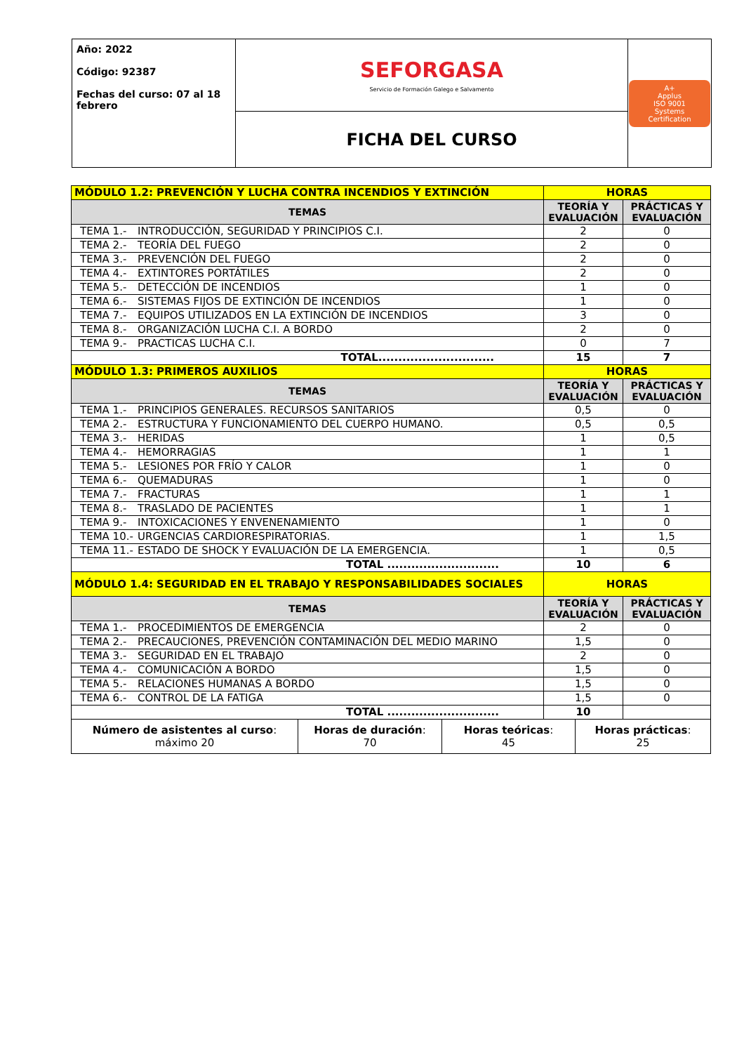| Año: 2022 Código: 92387 Fechas del curso: 07 al 18 febrero | SEFORGASA Servicio de Formación Galego e Salvamento | A+ Applus ISO 9001 Systems Certification |
| | FICHA DEL CURSO | |
| MÓDULO 1.2: PREVENCIÓN Y LUCHA CONTRA INCENDIOS Y EXTINCIÓN | HORAS | |
| TEMAS | TEORÍA Y EVALUACIÓN | PRÁCTICAS Y EVALUACIÓN |
| TEMA 1.- INTRODUCCIÓN, SEGURIDAD Y PRINCIPIOS C.I. | 2 | 0 |
| TEMA 2.- TEORÍA DEL FUEGO | 2 | 0 |
| TEMA 3.- PREVENCIÓN DEL FUEGO | 2 | 0 |
| TEMA 4.- EXTINTORES PORTÁTILES | 2 | 0 |
| TEMA 5.- DETECCIÓN DE INCENDIOS | 1 | 0 |
| TEMA 6.- SISTEMAS FIJOS DE EXTINCIÓN DE INCENDIOS | 1 | 0 |
| TEMA 7.- EQUIPOS UTILIZADOS EN LA EXTINCIÓN DE INCENDIOS | 3 | 0 |
| TEMA 8.- ORGANIZACIÓN LUCHA C.I. A BORDO | 2 | 0 |
| TEMA 9.- PRACTICAS LUCHA C.I. | 0 | 7 |
| TOTAL............................. | 15 | 7 |
| MÓDULO 1.3: PRIMEROS AUXILIOS | HORAS | |
| TEMAS | TEORÍA Y EVALUACIÓN | PRÁCTICAS Y EVALUACIÓN |
| TEMA 1.- PRINCIPIOS GENERALES. RECURSOS SANITARIOS | 0,5 | 0 |
| TEMA 2.- ESTRUCTURA Y FUNCIONAMIENTO DEL CUERPO HUMANO. | 0,5 | 0,5 |
| TEMA 3.- HERIDAS | 1 | 0,5 |
| TEMA 4.- HEMORRAGIAS | 1 | 1 |
| TEMA 5.- LESIONES POR FRÍO Y CALOR | 1 | 0 |
| TEMA 6.- QUEMADURAS | 1 | 0 |
| TEMA 7.- FRACTURAS | 1 | 1 |
| TEMA 8.- TRASLADO DE PACIENTES | 1 | 1 |
| TEMA 9.- INTOXICACIONES Y ENVENENAMIENTO | 1 | 0 |
| TEMA 10.- URGENCIAS CARDIORESPIRATORIAS. | 1 | 1,5 |
| TEMA 11.- ESTADO DE SHOCK Y EVALUACIÓN DE LA EMERGENCIA. | 1 | 0,5 |
| TOTAL ............................ | 10 | 6 |
| MÓDULO 1.4: SEGURIDAD EN EL TRABAJO Y RESPONSABILIDADES SOCIALES | HORAS | |
| TEMAS | TEORÍA Y EVALUACIÓN | PRÁCTICAS Y EVALUACIÓN |
| TEMA 1.- PROCEDIMIENTOS DE EMERGENCIA | 2 | 0 |
| TEMA 2.- PRECAUCIONES, PREVENCIÓN CONTAMINACIÓN DEL MEDIO MARINO | 1,5 | 0 |
| TEMA 3.- SEGURIDAD EN EL TRABAJO | 2 | 0 |
| TEMA 4.- COMUNICACIÓN A BORDO | 1,5 | 0 |
| TEMA 5.- RELACIONES HUMANAS A BORDO | 1,5 | 0 |
| TEMA 6.- CONTROL DE LA FATIGA | 1,5 | 0 |
| TOTAL ............................ | 10 | |
| Número de asistentes al curso : máximo 20 | Horas de duración : 70 | Horas teóricas : 45 | Horas prácticas : 25 |